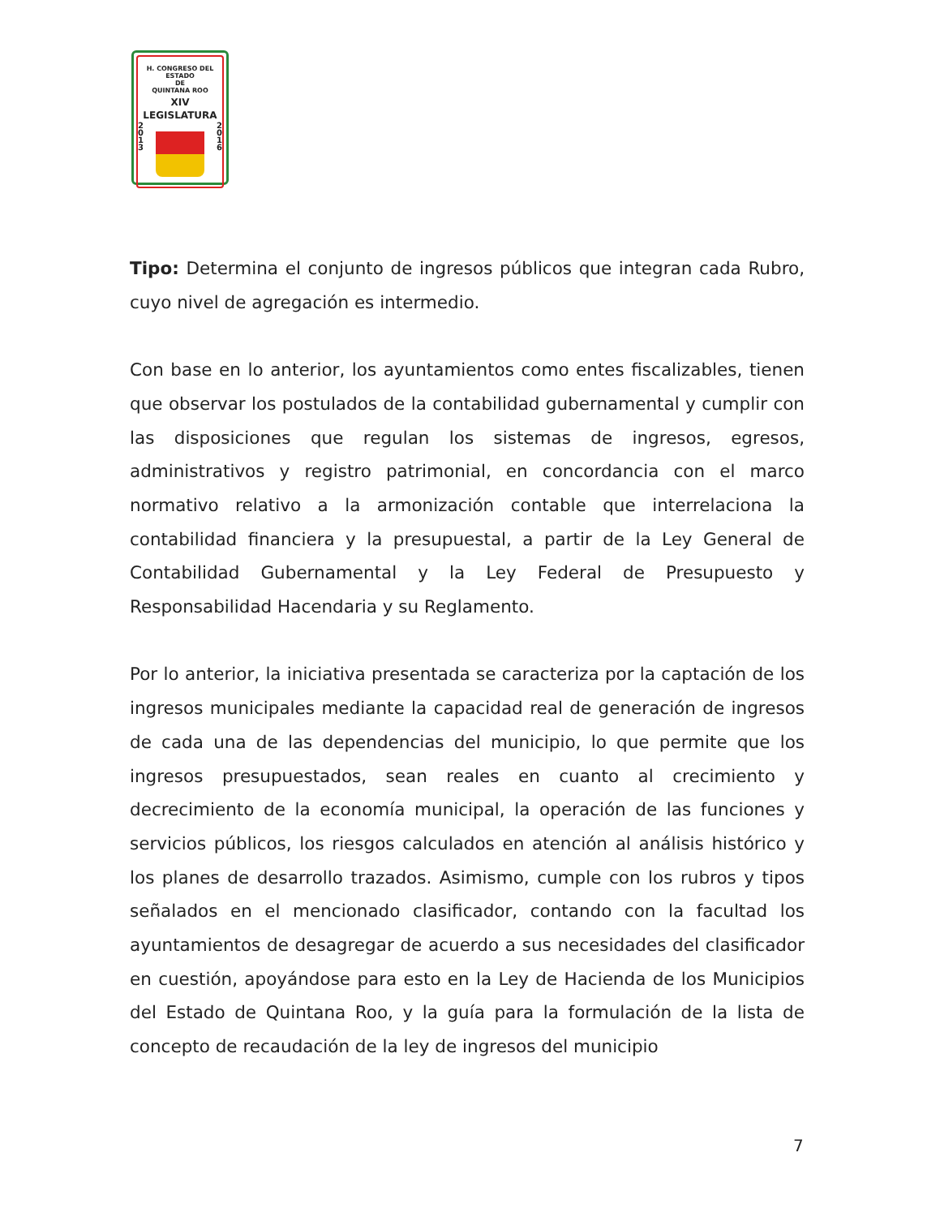H. CONGRESO DEL ESTADO
DE
QUINTANA ROO
XIV LEGISLATURA
2
0
1
3
2
0
1
6
Tipo: Determina el conjunto de ingresos públicos que integran cada Rubro, cuyo nivel de agregación es intermedio.
Con base en lo anterior, los ayuntamientos como entes fiscalizables, tienen que observar los postulados de la contabilidad gubernamental y cumplir con las disposiciones que regulan los sistemas de ingresos, egresos, administrativos y registro patrimonial, en concordancia con el marco normativo relativo a la armonización contable que interrelaciona la contabilidad financiera y la presupuestal, a partir de la Ley General de Contabilidad Gubernamental y la Ley Federal de Presupuesto y Responsabilidad Hacendaria y su Reglamento.
Por lo anterior, la iniciativa presentada se caracteriza por la captación de los ingresos municipales mediante la capacidad real de generación de ingresos de cada una de las dependencias del municipio, lo que permite que los ingresos presupuestados, sean reales en cuanto al crecimiento y decrecimiento de la economía municipal, la operación de las funciones y servicios públicos, los riesgos calculados en atención al análisis histórico y los planes de desarrollo trazados. Asimismo, cumple con los rubros y tipos señalados en el mencionado clasificador, contando con la facultad los ayuntamientos de desagregar de acuerdo a sus necesidades del clasificador en cuestión, apoyándose para esto en la Ley de Hacienda de los Municipios del Estado de Quintana Roo, y la guía para la formulación de la lista de concepto de recaudación de la ley de ingresos del municipio
7